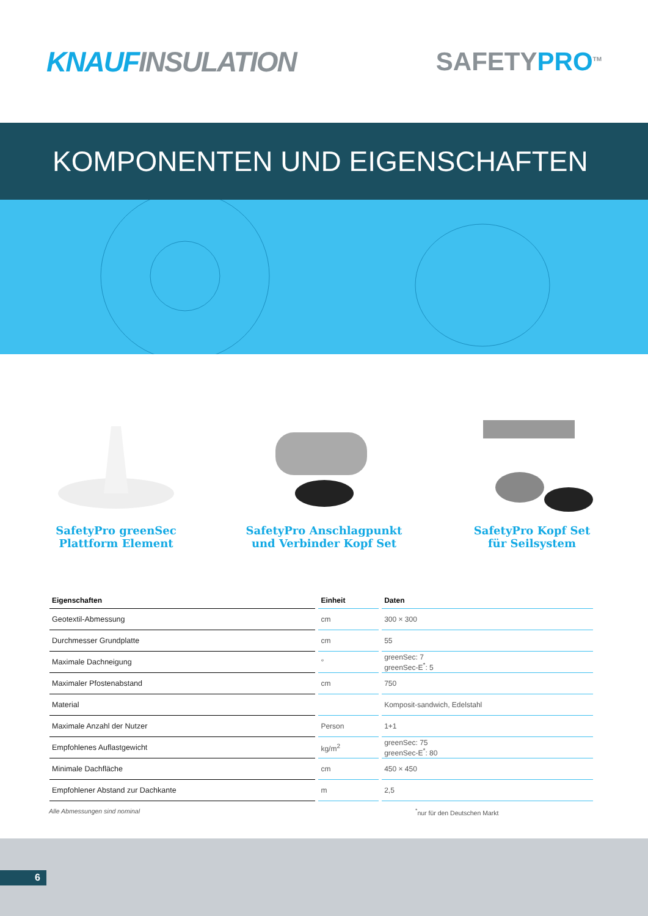KNAUFINSULATION SAFETYPRO<sup>TM</sup>
KOMPONENTEN UND EIGENSCHAFTEN
SafetyPro greenSec
Plattform Element
SafetyPro Anschlagpunkt
und Verbinder Kopf Set
SafetyPro Kopf Set
für Seilsystem
| Eigenschaften | Einheit | Daten |
| --- | --- | --- |
| Geotextil-Abmessung | cm | 300 × 300 |
| Durchmesser Grundplatte | cm | 55 |
| Maximale Dachneigung | ° | greenSec: 7 greenSec-E<sup>*</sup>: 5 |
| Maximaler Pfostenabstand | cm | 750 |
| Material | | Komposit-sandwich, Edelstahl |
| Maximale Anzahl der Nutzer | Person | 1+1 |
| Empfohlenes Auflastgewicht | kg/m<sup>2</sup> | greenSec: 75 greenSec-E<sup>*</sup>: 80 |
| Minimale Dachfläche | cm | 450 × 450 |
| Empfohlener Abstand zur Dachkante | m | 2,5 |
Alle Abmessungen sind nominal<sup>*</sup>nur für den Deutschen Markt
6